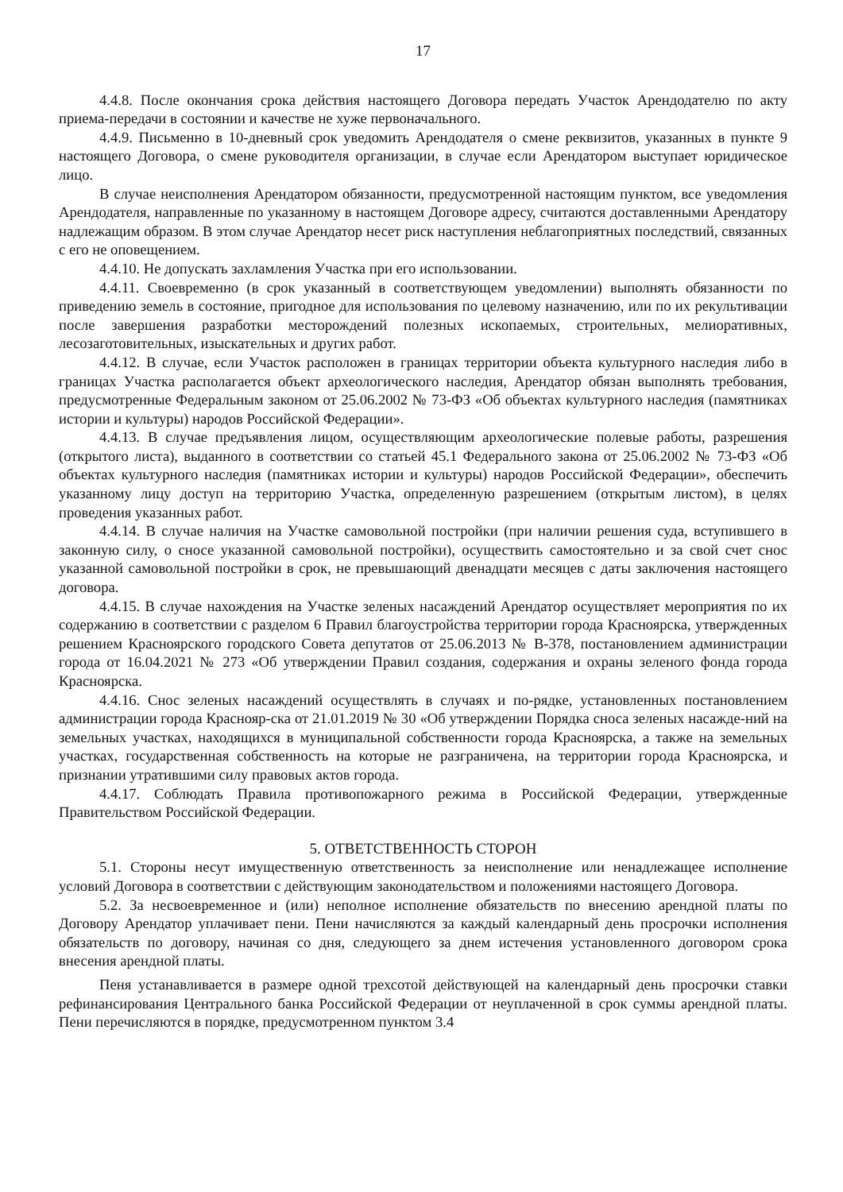17
4.4.8. После окончания срока действия настоящего Договора передать Участок Арендодателю по акту приема-передачи в состоянии и качестве не хуже первоначального.
4.4.9. Письменно в 10-дневный срок уведомить Арендодателя о смене реквизитов, указанных в пункте 9 настоящего Договора, о смене руководителя организации, в случае если Арендатором выступает юридическое лицо.
В случае неисполнения Арендатором обязанности, предусмотренной настоящим пунктом, все уведомления Арендодателя, направленные по указанному в настоящем Договоре адресу, считаются доставленными Арендатору надлежащим образом. В этом случае Арендатор несет риск наступления неблагоприятных последствий, связанных с его не оповещением.
4.4.10. Не допускать захламления Участка при его использовании.
4.4.11. Своевременно (в срок указанный в соответствующем уведомлении) выполнять обязанности по приведению земель в состояние, пригодное для использования по целевому назначению, или по их рекультивации после завершения разработки месторождений полезных ископаемых, строительных, мелиоративных, лесозаготовительных, изыскательных и других работ.
4.4.12. В случае, если Участок расположен в границах территории объекта культурного наследия либо в границах Участка располагается объект археологического наследия, Арендатор обязан выполнять требования, предусмотренные Федеральным законом от 25.06.2002 № 73-ФЗ «Об объектах культурного наследия (памятниках истории и культуры) народов Российской Федерации».
4.4.13. В случае предъявления лицом, осуществляющим археологические полевые работы, разрешения (открытого листа), выданного в соответствии со статьей 45.1 Федерального закона от 25.06.2002 № 73-ФЗ «Об объектах культурного наследия (памятниках истории и культуры) народов Российской Федерации», обеспечить указанному лицу доступ на территорию Участка, определенную разрешением (открытым листом), в целях проведения указанных работ.
4.4.14. В случае наличия на Участке самовольной постройки (при наличии решения суда, вступившего в законную силу, о сносе указанной самовольной постройки), осуществить самостоятельно и за свой счет снос указанной самовольной постройки в срок, не превышающий двенадцати месяцев с даты заключения настоящего договора.
4.4.15. В случае нахождения на Участке зеленых насаждений Арендатор осуществляет мероприятия по их содержанию в соответствии с разделом 6 Правил благоустройства территории города Красноярска, утвержденных решением Красноярского городского Совета депутатов от 25.06.2013 № В-378, постановлением администрации города от 16.04.2021 № 273 «Об утверждении Правил создания, содержания и охраны зеленого фонда города Красноярска.
4.4.16. Снос зеленых насаждений осуществлять в случаях и по-рядке, установленных постановлением администрации города Краснояр-ска от 21.01.2019 № 30 «Об утверждении Порядка сноса зеленых насажде-ний на земельных участках, находящихся в муниципальной собственности города Красноярска, а также на земельных участках, государственная собственность на которые не разграничена, на территории города Красноярска, и признании утратившими силу правовых актов города.
4.4.17. Соблюдать Правила противопожарного режима в Российской Федерации, утвержденные Правительством Российской Федерации.
5. ОТВЕТСТВЕННОСТЬ СТОРОН
5.1. Стороны несут имущественную ответственность за неисполнение или ненадлежащее исполнение условий Договора в соответствии с действующим законодательством и положениями настоящего Договора.
5.2. За несвоевременное и (или) неполное исполнение обязательств по внесению арендной платы по Договору Арендатор уплачивает пени. Пени начисляются за каждый календарный день просрочки исполнения обязательств по договору, начиная со дня, следующего за днем истечения установленного договором срока внесения арендной платы.
Пеня устанавливается в размере одной трехсотой действующей на календарный день просрочки ставки рефинансирования Центрального банка Российской Федерации от неуплаченной в срок суммы арендной платы. Пени перечисляются в порядке, предусмотренном пунктом 3.4